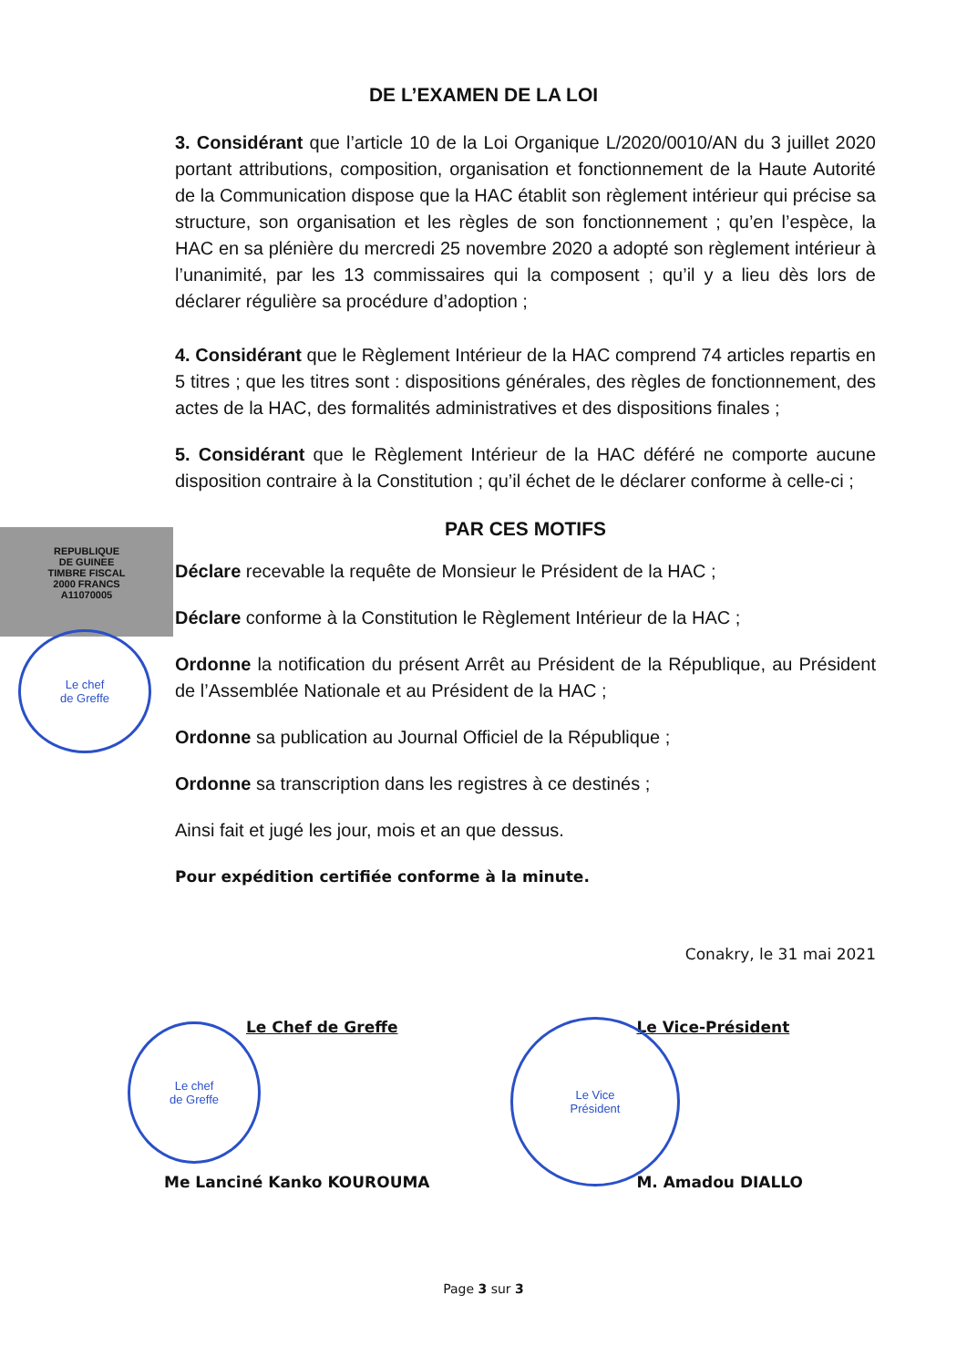REPUBLIQUE
DE GUINEE
TIMBRE FISCAL
2000 FRANCS
A11070005
Le chef
de Greffe
Le chef
de Greffe
Le Vice
Président
DE L’EXAMEN DE LA LOI
3. Considérant que l’article 10 de la Loi Organique L/2020/0010/AN du 3 juillet 2020 portant attributions, composition, organisation et fonctionnement de la Haute Autorité de la Communication dispose que la HAC établit son règlement intérieur qui précise sa structure, son organisation et les règles de son fonctionnement ; qu’en l’espèce, la HAC en sa plénière du mercredi 25 novembre 2020 a adopté son règlement intérieur à l’unanimité, par les 13 commissaires qui la composent ; qu’il y a lieu dès lors de déclarer régulière sa procédure d’adoption ;
4. Considérant que le Règlement Intérieur de la HAC comprend 74 articles repartis en 5 titres ; que les titres sont : dispositions générales, des règles de fonctionnement, des actes de la HAC, des formalités administratives et des dispositions finales ;
5. Considérant que le Règlement Intérieur de la HAC déféré ne comporte aucune disposition contraire à la Constitution ; qu’il échet de le déclarer conforme à celle-ci ;
PAR CES MOTIFS
Déclare recevable la requête de Monsieur le Président de la HAC ;
Déclare conforme à la Constitution le Règlement Intérieur de la HAC ;
Ordonne la notification du présent Arrêt au Président de la République, au Président de l’Assemblée Nationale et au Président de la HAC ;
Ordonne sa publication au Journal Officiel de la République ;
Ordonne sa transcription dans les registres à ce destinés ;
Ainsi fait et jugé les jour, mois et an que dessus.
Pour expédition certifiée conforme à la minute.
Conakry, le 31 mai 2021
Le Chef de Greffe
Me Lanciné Kanko KOUROUMA
Le Vice-Président
M. Amadou DIALLO
Page 3 sur 3